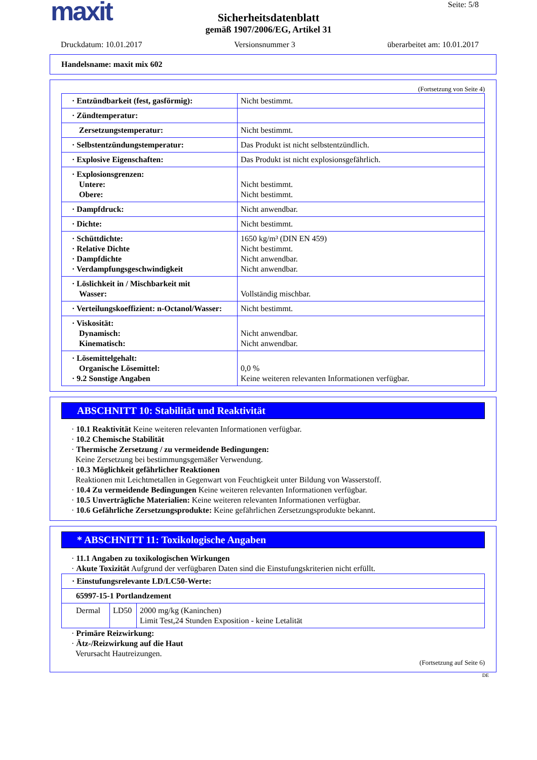maxit
Seite: 5/8
Sicherheitsdatenblatt
gemäß 1907/2006/EG, Artikel 31
Druckdatum: 10.01.2017 Versionsnummer 3 überarbeitet am: 10.01.2017
Handelsname: maxit mix 602
(Fortsetzung von Seite 4)
| · Entzündbarkeit (fest, gasförmig): | Nicht bestimmt. |
| · Zündtemperatur: | |
| Zersetzungstemperatur: | Nicht bestimmt. |
| · Selbstentzündungstemperatur: | Das Produkt ist nicht selbstentzündlich. |
| · Explosive Eigenschaften: | Das Produkt ist nicht explosionsgefährlich. |
| · Explosionsgrenzen: Untere: Obere: | Nicht bestimmt. Nicht bestimmt. |
| · Dampfdruck: | Nicht anwendbar. |
| · Dichte: | Nicht bestimmt. |
| · Schüttdichte: · Relative Dichte · Dampfdichte · Verdampfungsgeschwindigkeit | 1650 kg/m³ (DIN EN 459) Nicht bestimmt. Nicht anwendbar. Nicht anwendbar. |
| · Löslichkeit in / Mischbarkeit mit Wasser: | Vollständig mischbar. |
| · Verteilungskoeffizient: n-Octanol/Wasser: | Nicht bestimmt. |
| · Viskosität: Dynamisch: Kinematisch: | Nicht anwendbar. Nicht anwendbar. |
| · Lösemittelgehalt: Organische Lösemittel: · 9.2 Sonstige Angaben | 0,0 % Keine weiteren relevanten Informationen verfügbar. |
ABSCHNITT 10: Stabilität und Reaktivität
· 10.1 Reaktivität Keine weiteren relevanten Informationen verfügbar.
· 10.2 Chemische Stabilität
· Thermische Zersetzung / zu vermeidende Bedingungen:
Keine Zersetzung bei bestimmungsgemäßer Verwendung.
· 10.3 Möglichkeit gefährlicher Reaktionen
Reaktionen mit Leichtmetallen in Gegenwart von Feuchtigkeit unter Bildung von Wasserstoff.
· 10.4 Zu vermeidende Bedingungen Keine weiteren relevanten Informationen verfügbar.
· 10.5 Unverträgliche Materialien: Keine weiteren relevanten Informationen verfügbar.
· 10.6 Gefährliche Zersetzungsprodukte: Keine gefährlichen Zersetzungsprodukte bekannt.
* ABSCHNITT 11: Toxikologische Angaben
· 11.1 Angaben zu toxikologischen Wirkungen
· Akute Toxizität Aufgrund der verfügbaren Daten sind die Einstufungskriterien nicht erfüllt.
| · Einstufungsrelevante LD/LC50-Werte: | | |
| 65997-15-1 Portlandzement | | |
| Dermal | LD50 | 2000 mg/kg (Kaninchen) Limit Test,24 Stunden Exposition - keine Letalität |
· Primäre Reizwirkung:
· Ätz-/Reizwirkung auf die Haut
Verursacht Hautreizungen.
(Fortsetzung auf Seite 6)
DE